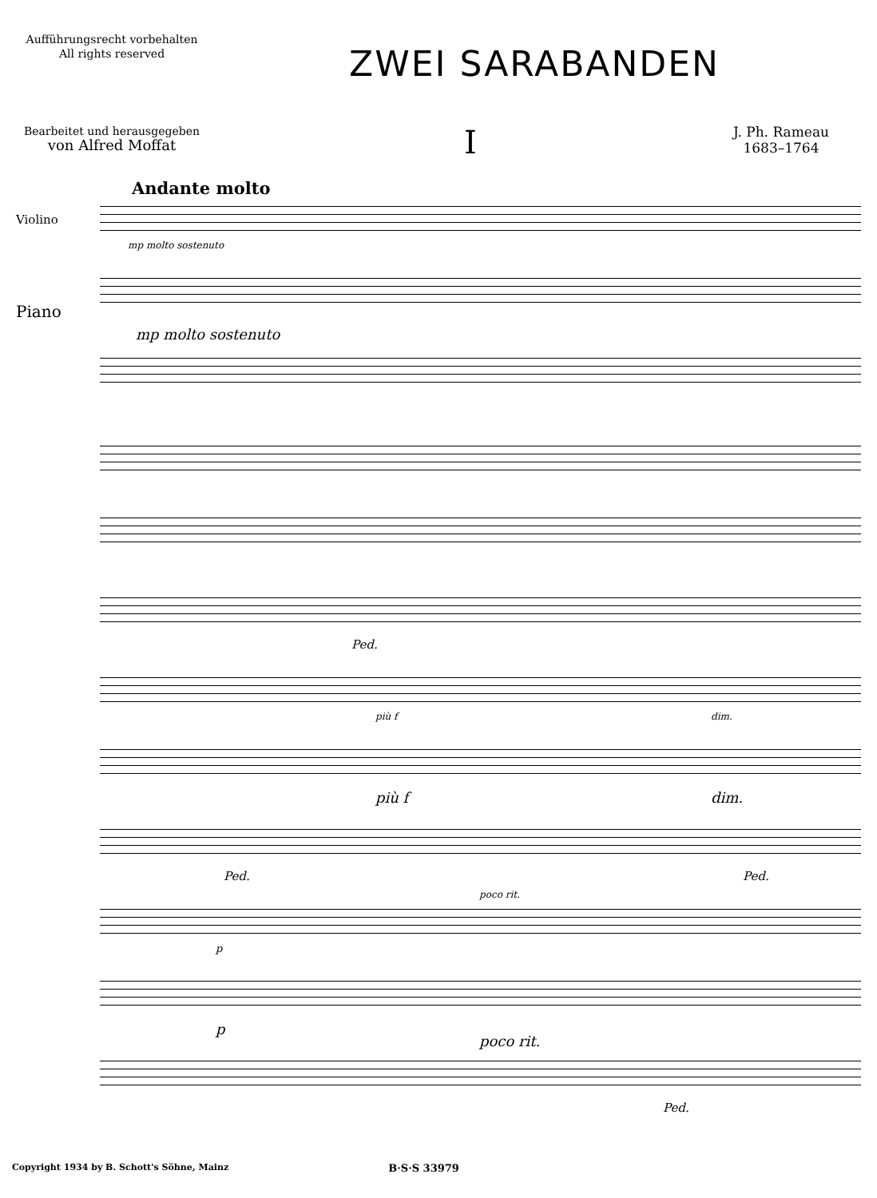Aufführungsrecht vorbehalten
All rights reserved
ZWEI SARABANDEN
Bearbeitet und herausgegeben
von Alfred Moffat
I
J. Ph. Rameau
1683–1764
Andante molto
Violino
mp molto sostenuto
Piano
mp molto sostenuto
Ped.
più f dim.
più f dim.
Ped. Ped.
poco rit.
p
p
poco rit.
Ped.
Copyright 1934 by B. Schott's Söhne, Mainz B·S·S 33979